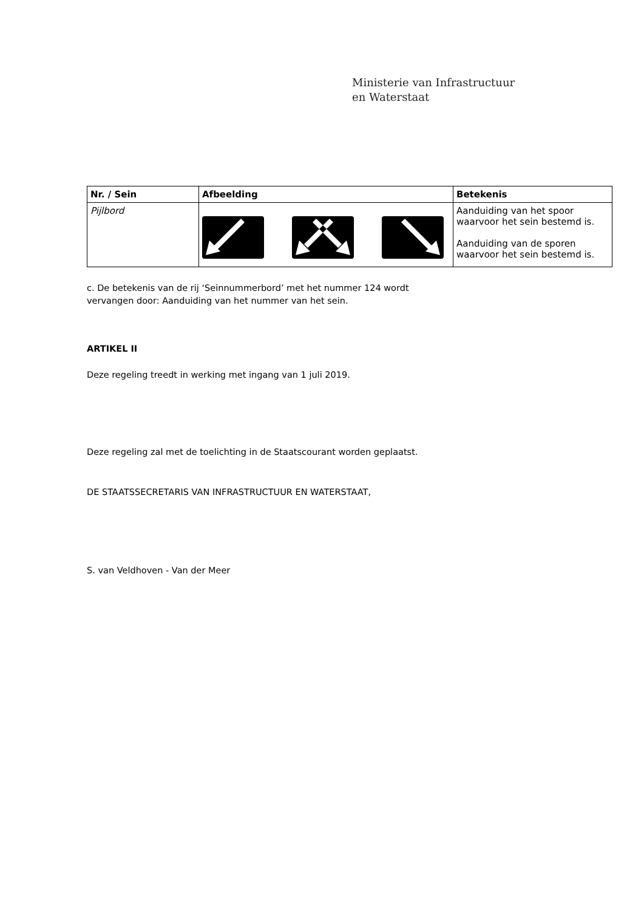Ministerie van Infrastructuur
en Waterstaat
| Nr. / Sein | Afbeelding | Betekenis |
| --- | --- | --- |
| Pijlbord | | Aanduiding van het spoor waarvoor het sein bestemd is. Aanduiding van de sporen waarvoor het sein bestemd is. |
c. De betekenis van de rij ‘Seinnummerbord’ met het nummer 124 wordt
vervangen door: Aanduiding van het nummer van het sein.
ARTIKEL II
Deze regeling treedt in werking met ingang van 1 juli 2019.
Deze regeling zal met de toelichting in de Staatscourant worden geplaatst.
DE STAATSSECRETARIS VAN INFRASTRUCTUUR EN WATERSTAAT,
S. van Veldhoven - Van der Meer